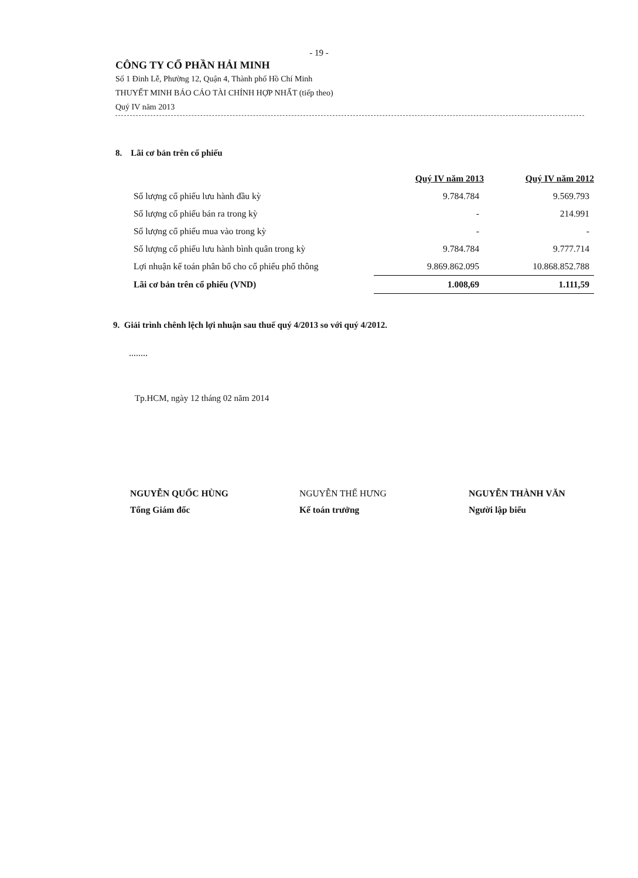- 19 -
CÔNG TY CỔ PHẦN HẢI MINH
Số 1 Đinh Lễ, Phường 12, Quận 4, Thành phố Hồ Chí Minh
THUYẾT MINH BÁO CÁO TÀI CHÍNH HỢP NHẤT (tiếp theo)
Quý IV năm 2013
8. Lãi cơ bản trên cổ phiếu
| | Quý IV năm 2013 | Quý IV năm 2012 |
| --- | --- | --- |
| Số lượng cổ phiếu lưu hành đầu kỳ | 9.784.784 | 9.569.793 |
| Số lượng cổ phiếu bán ra trong kỳ | - | 214.991 |
| Số lượng cổ phiếu mua vào trong kỳ | - | - |
| Số lượng cổ phiếu lưu hành bình quân trong kỳ | 9.784.784 | 9.777.714 |
| Lợi nhuận kế toán phân bổ cho cổ phiếu phổ thông | 9.869.862.095 | 10.868.852.788 |
| Lãi cơ bản trên cổ phiếu (VND) | 1.008,69 | 1.111,59 |
9. Giải trình chênh lệch lợi nhuận sau thuế quý 4/2013 so với quý 4/2012.
........
Tp.HCM, ngày 12 tháng 02 năm 2014
NGUYỄN QUỐC HÙNG
Tổng Giám đốc
NGUYỄN THẾ HƯNG
Kế toán trưởng
NGUYỄN THÀNH VĂN
Người lập biểu